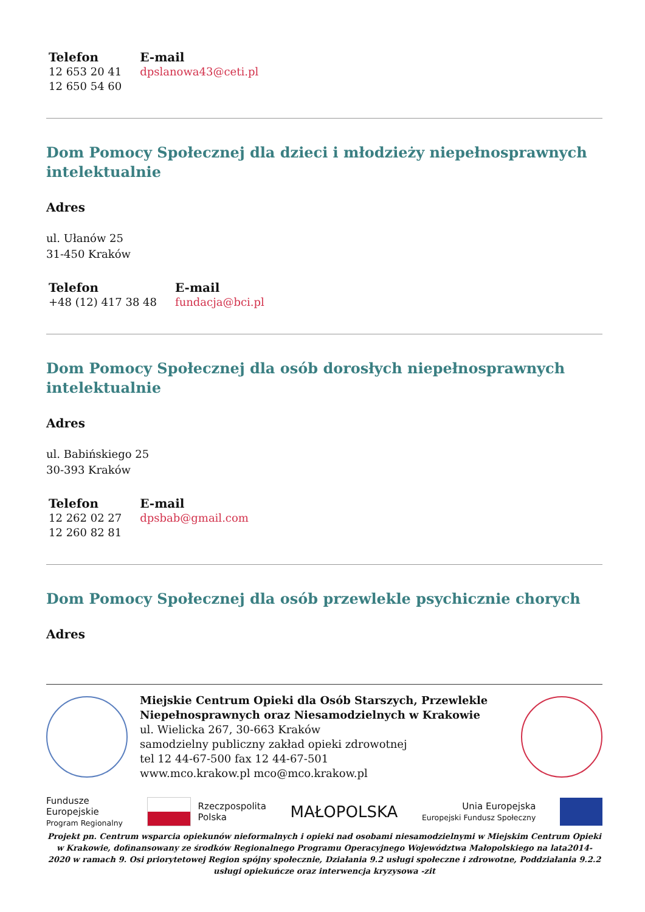| Telefon | E-mail |
| --- | --- |
| 12 653 20 41 12 650 54 60 | dpslanowa43@ceti.pl |
Dom Pomocy Społecznej dla dzieci i młodzieży niepełnosprawnych intelektualnie
Adres
ul. Ułanów 25
31-450 Kraków
| Telefon | E-mail |
| --- | --- |
| +48 (12) 417 38 48 | fundacja@bci.pl |
Dom Pomocy Społecznej dla osób dorosłych niepełnosprawnych intelektualnie
Adres
ul. Babińskiego 25
30-393 Kraków
| Telefon | E-mail |
| --- | --- |
| 12 262 02 27 12 260 82 81 | dpsbab@gmail.com |
Dom Pomocy Społecznej dla osób przewlekle psychicznie chorych
Adres
Miejskie Centrum Opieki dla Osób Starszych, Przewlekle Niepełnosprawnych oraz Niesamodzielnych w Krakowie
ul. Wielicka 267, 30-663 Kraków
samodzielny publiczny zakład opieki zdrowotnej
tel 12 44-67-500 fax 12 44-67-501
www.mco.krakow.pl mco@mco.krakow.pl
Fundusze
Europejskie
Program Regionalny
Rzeczpospolita
Polska
MAŁOPOLSKA
Unia Europejska
Europejski Fundusz Społeczny
Projekt pn. Centrum wsparcia opiekunów nieformalnych i opieki nad osobami niesamodzielnymi w Miejskim Centrum Opieki w Krakowie, dofinansowany ze środków Regionalnego Programu Operacyjnego Województwa Małopolskiego na lata2014-2020 w ramach 9. Osi priorytetowej Region spójny społecznie, Działania 9.2 usługi społeczne i zdrowotne, Poddziałania 9.2.2 usługi opiekuńcze oraz interwencja kryzysowa -zit